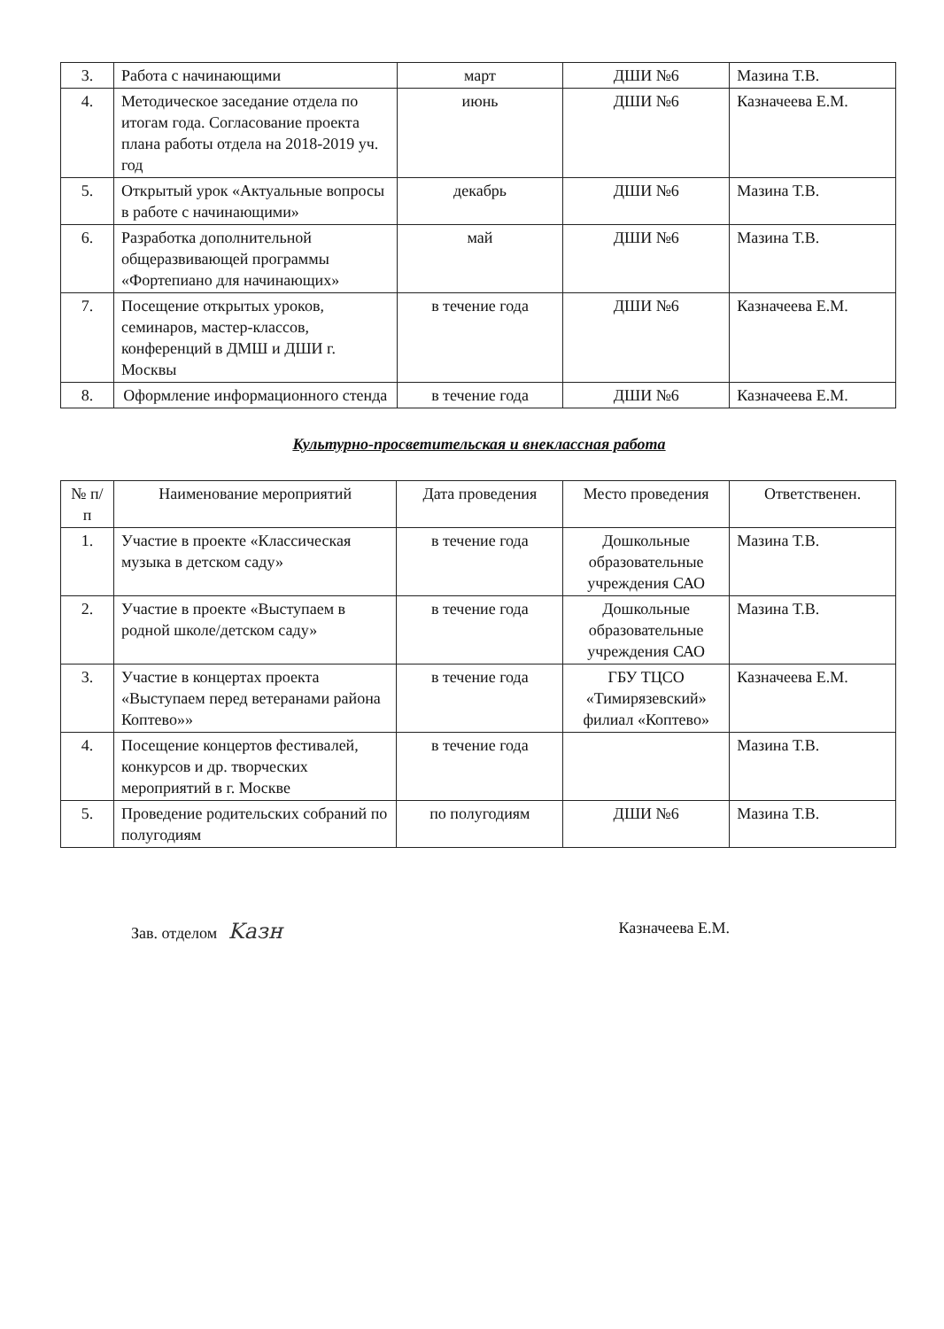| 3. | Работа с начинающими | март | ДШИ №6 | Мазина Т.В. |
| 4. | Методическое заседание отдела по итогам года. Согласование проекта плана работы отдела на 2018-2019 уч. год | июнь | ДШИ №6 | Казначеева Е.М. |
| 5. | Открытый урок «Актуальные вопросы в работе с начинающими» | декабрь | ДШИ №6 | Мазина Т.В. |
| 6. | Разработка дополнительной общеразвивающей программы «Фортепиано для начинающих» | май | ДШИ №6 | Мазина Т.В. |
| 7. | Посещение открытых уроков, семинаров, мастер-классов, конференций в ДМШ и ДШИ г. Москвы | в течение года | ДШИ №6 | Казначеева Е.М. |
| 8. | Оформление информационного стенда | в течение года | ДШИ №6 | Казначеева Е.М. |
Культурно-просветительская и внеклассная работа
| № п/п | Наименование мероприятий | Дата проведения | Место проведения | Ответственен. |
| --- | --- | --- | --- | --- |
| 1. | Участие в проекте «Классическая музыка в детском саду» | в течение года | Дошкольные образовательные учреждения САО | Мазина Т.В. |
| 2. | Участие в проекте «Выступаем в родной школе/детском саду» | в течение года | Дошкольные образовательные учреждения САО | Мазина Т.В. |
| 3. | Участие в концертах проекта «Выступаем перед ветеранами района Коптево»» | в течение года | ГБУ ТЦСО «Тимирязевский» филиал «Коптево» | Казначеева Е.М. |
| 4. | Посещение концертов фестивалей, конкурсов и др. творческих мероприятий в г. Москве | в течение года | | Мазина Т.В. |
| 5. | Проведение родительских собраний по полугодиям | по полугодиям | ДШИ №6 | Мазина Т.В. |
Зав. отделом Kазн
Казначеева Е.М.